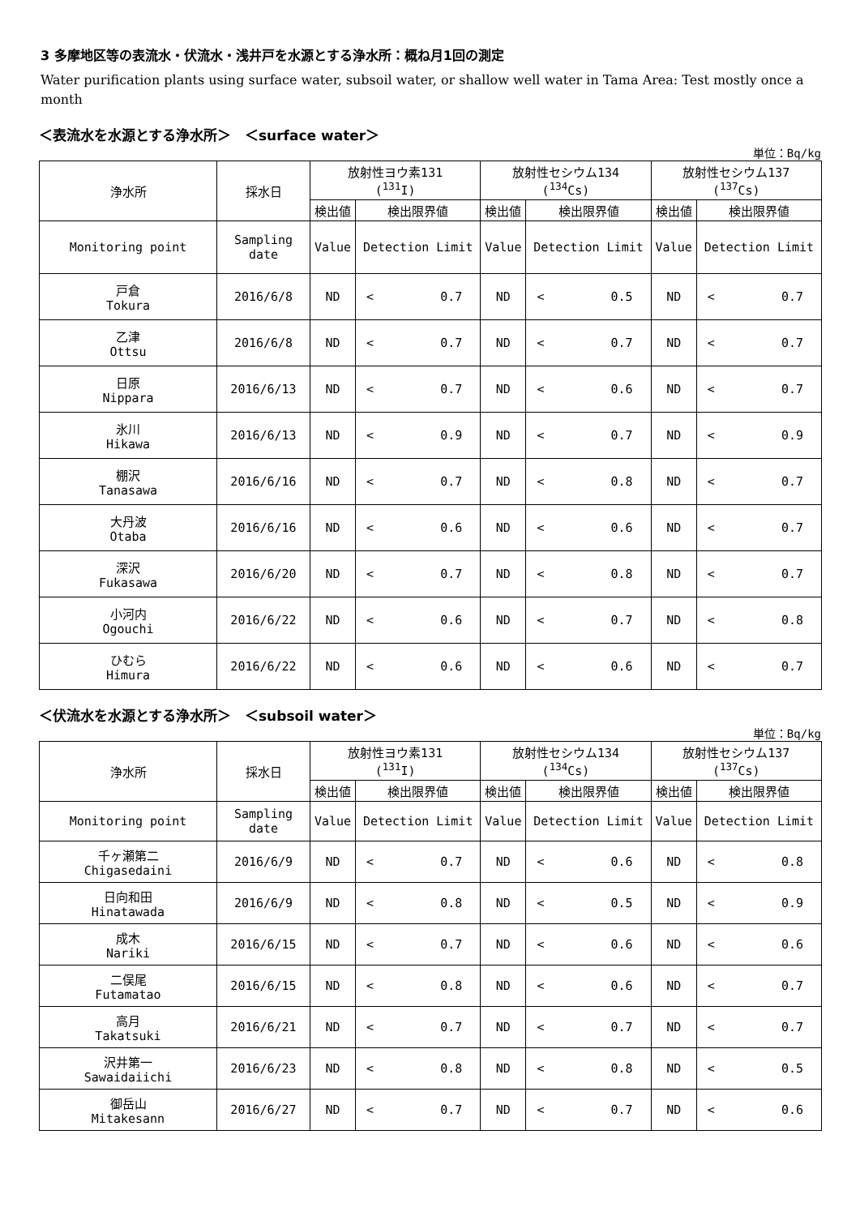3 多摩地区等の表流水・伏流水・浅井戸を水源とする浄水所：概ね月1回の測定
Water purification plants using surface water, subsoil water, or shallow well water in Tama Area: Test mostly once a month
＜表流水を水源とする浄水所＞　＜surface water＞
単位：Bq/kg
| 浄水所 | 採水日 | 放射性ヨウ素131 (<sup>131</sup>I) | | | 放射性セシウム134 (<sup>134</sup>Cs) | | | 放射性セシウム137 (<sup>137</sup>Cs) | | |
| --- | --- | --- | --- | --- | --- | --- | --- | --- | --- | --- |
| | | 検出値 | 検出限界値 | | 検出値 | 検出限界値 | | 検出値 | 検出限界値 | |
| Monitoring point | Sampling date | Value | Detection Limit | | Value | Detection Limit | | Value | Detection Limit | |
| 戸倉 Tokura | 2016/6/8 | ND | < | 0.7 | ND | < | 0.5 | ND | < | 0.7 |
| 乙津 Ottsu | 2016/6/8 | ND | < | 0.7 | ND | < | 0.7 | ND | < | 0.7 |
| 日原 Nippara | 2016/6/13 | ND | < | 0.7 | ND | < | 0.6 | ND | < | 0.7 |
| 氷川 Hikawa | 2016/6/13 | ND | < | 0.9 | ND | < | 0.7 | ND | < | 0.9 |
| 棚沢 Tanasawa | 2016/6/16 | ND | < | 0.7 | ND | < | 0.8 | ND | < | 0.7 |
| 大丹波 Otaba | 2016/6/16 | ND | < | 0.6 | ND | < | 0.6 | ND | < | 0.7 |
| 深沢 Fukasawa | 2016/6/20 | ND | < | 0.7 | ND | < | 0.8 | ND | < | 0.7 |
| 小河内 Ogouchi | 2016/6/22 | ND | < | 0.6 | ND | < | 0.7 | ND | < | 0.8 |
| ひむら Himura | 2016/6/22 | ND | < | 0.6 | ND | < | 0.6 | ND | < | 0.7 |
＜伏流水を水源とする浄水所＞　＜subsoil water＞
単位：Bq/kg
| 浄水所 | 採水日 | 放射性ヨウ素131 (<sup>131</sup>I) | | | 放射性セシウム134 (<sup>134</sup>Cs) | | | 放射性セシウム137 (<sup>137</sup>Cs) | | |
| --- | --- | --- | --- | --- | --- | --- | --- | --- | --- | --- |
| | | 検出値 | 検出限界値 | | 検出値 | 検出限界値 | | 検出値 | 検出限界値 | |
| Monitoring point | Sampling date | Value | Detection Limit | | Value | Detection Limit | | Value | Detection Limit | |
| 千ヶ瀬第二 Chigasedaini | 2016/6/9 | ND | < | 0.7 | ND | < | 0.6 | ND | < | 0.8 |
| 日向和田 Hinatawada | 2016/6/9 | ND | < | 0.8 | ND | < | 0.5 | ND | < | 0.9 |
| 成木 Nariki | 2016/6/15 | ND | < | 0.7 | ND | < | 0.6 | ND | < | 0.6 |
| 二俣尾 Futamatao | 2016/6/15 | ND | < | 0.8 | ND | < | 0.6 | ND | < | 0.7 |
| 高月 Takatsuki | 2016/6/21 | ND | < | 0.7 | ND | < | 0.7 | ND | < | 0.7 |
| 沢井第一 Sawaidaiichi | 2016/6/23 | ND | < | 0.8 | ND | < | 0.8 | ND | < | 0.5 |
| 御岳山 Mitakesann | 2016/6/27 | ND | < | 0.7 | ND | < | 0.7 | ND | < | 0.6 |